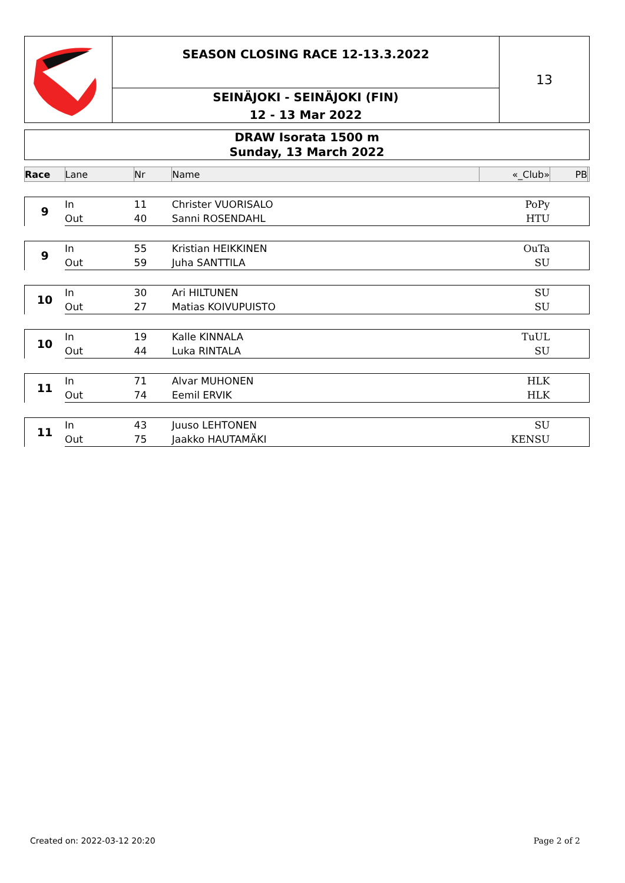SEASON CLOSING RACE 12-13.3.2022
SEINÄJOKI - SEINÄJOKI (FIN)
12 - 13 Mar 2022
13
DRAW Isorata 1500 m
Sunday, 13 March 2022
| Race | Lane | Nr | Name | «_Club» | PB | |
| --- | --- | --- | --- | --- | --- | --- |
| 9 | In | 11 | Christer VUORISALO | PoPy | | |
| | Out | 40 | Sanni ROSENDAHL | HTU | | |
| 9 | In | 55 | Kristian HEIKKINEN | OuTa | | |
| | Out | 59 | Juha SANTTILA | SU | | |
| 10 | In | 30 | Ari HILTUNEN | SU | | |
| | Out | 27 | Matias KOIVUPUISTO | SU | | |
| 10 | In | 19 | Kalle KINNALA | TuUL | | |
| | Out | 44 | Luka RINTALA | SU | | |
| 11 | In | 71 | Alvar MUHONEN | HLK | | |
| | Out | 74 | Eemil ERVIK | HLK | | |
| 11 | In | 43 | Juuso LEHTONEN | SU | | |
| | Out | 75 | Jaakko HAUTAMÄKI | KENSU | | |
Created on: 2022-03-12 20:20 Page 2 of 2